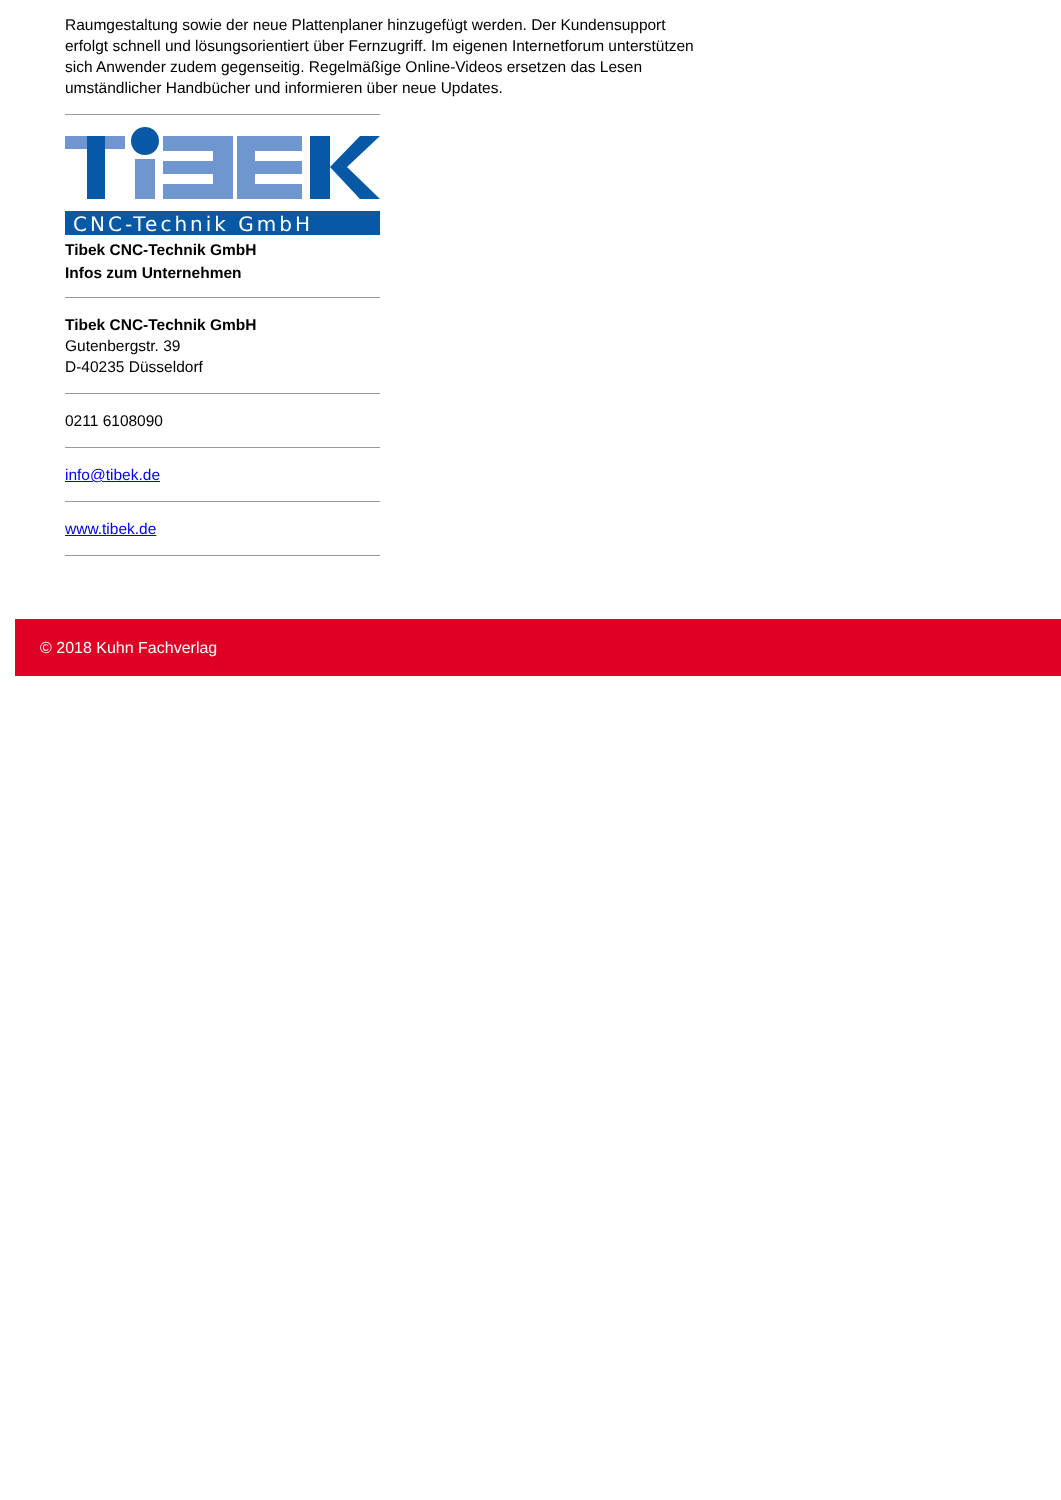Raumgestaltung sowie der neue Plattenplaner hinzugefügt werden. Der Kundensupport erfolgt schnell und lösungsorientiert über Fernzugriff. Im eigenen Internetforum unterstützen sich Anwender zudem gegenseitig. Regelmäßige Online-Videos ersetzen das Lesen umständlicher Handbücher und informieren über neue Updates.
CNC-Technik GmbH
Tibek CNC-Technik GmbH
Infos zum Unternehmen
Tibek CNC-Technik GmbH
Gutenbergstr. 39
D-40235 Düsseldorf
0211 6108090
info@tibek.de
www.tibek.de
© 2018 Kuhn Fachverlag